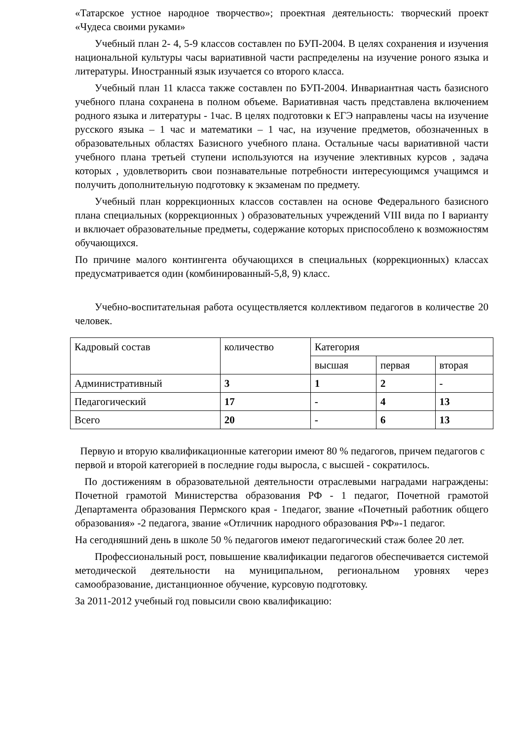«Татарское устное народное творчество»; проектная деятельность: творческий проект «Чудеса своими руками»
Учебный план 2- 4, 5-9 классов составлен по БУП-2004. В целях сохранения и изучения национальной культуры часы вариативной части распределены на изучение роного языка и литературы. Иностранный язык изучается со второго класса.
Учебный план 11 класса также составлен по БУП-2004. Инвариантная часть базисного учебного плана сохранена в полном объеме. Вариативная часть представлена включением родного языка и литературы - 1час. В целях подготовки к ЕГЭ направлены часы на изучение русского языка – 1 час и математики – 1 час, на изучение предметов, обозначенных в образовательных областях Базисного учебного плана. Остальные часы вариативной части учебного плана третьей ступени используются на изучение элективных курсов , задача которых , удовлетворить свои познавательные потребности интересующимся учащимся и получить дополнительную подготовку к экзаменам по предмету.
Учебный план коррекционных классов составлен на основе Федерального базисного плана специальных (коррекционных ) образовательных учреждений VIII вида по I варианту и включает образовательные предметы, содержание которых приспособлено к возможностям обучающихся.
По причине малого контингента обучающихся в специальных (коррекционных) классах предусматривается один (комбинированный-5,8, 9) класс.
Учебно-воспитательная работа осуществляется коллективом педагогов в количестве 20 человек.
| Кадровый состав | количество | Категория | | |
| | | высшая | первая | вторая |
| Административный | 3 | 1 | 2 | - |
| Педагогический | 17 | - | 4 | 13 |
| Всего | 20 | - | 6 | 13 |
Первую и вторую квалификационные категории имеют 80 % педагогов, причем педагогов с первой и второй категорией в последние годы выросла, с высшей - сократилось.
По достижениям в образовательной деятельности отраслевыми наградами награждены: Почетной грамотой Министерства образования РФ - 1 педагог, Почетной грамотой Департамента образования Пермского края - 1педагог, звание «Почетный работник общего образования» -2 педагога, звание «Отличник народного образования РФ»-1 педагог.
На сегодняшний день в школе 50 % педагогов имеют педагогический стаж более 20 лет.
Профессиональный рост, повышение квалификации педагогов обеспечивается системой методической деятельности на муниципальном, региональном уровнях через самообразование, дистанционное обучение, курсовую подготовку.
За 2011-2012 учебный год повысили свою квалификацию: